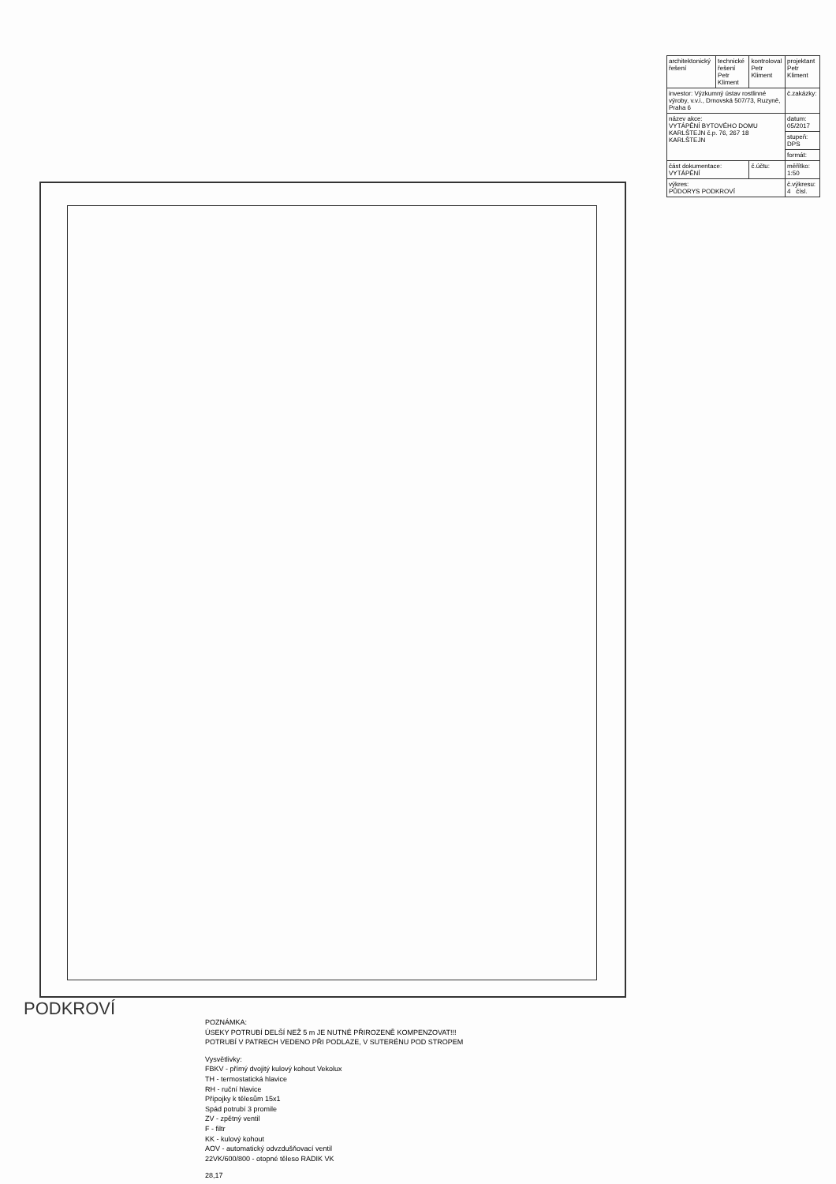| architektonický řešení | technické řešení Petr Kliment | kontroloval Petr Kliment | projektant Petr Kliment |
| investor: Výzkumný ústav rostlinné výroby, v.v.i., Drnovská 507/73, Ruzyně, Praha 6 | | | č.zakázky: |
| název akce: VYTÁPĚNÍ BYTOVÉHO DOMU KARLŠTEJN č.p. 76, 267 18 KARLŠTEJN | | | datum: 05/2017 |
| | | | stupeň: DPS |
| | | | formát: |
| část dokumentace: VYTÁPĚNÍ | | č.účtu: | měřítko: 1:50 |
| výkres: PŮDORYS PODKROVÍ | | | č.výkresu: 4 čísl. |
PODKROVÍ
POZNÁMKA:
ÚSEKY POTRUBÍ DELŠÍ NEŽ 5 m JE NUTNÉ PŘIROZENĚ KOMPENZOVAT!!!
POTRUBÍ V PATRECH VEDENO PŘI PODLAZE, V SUTERÉNU POD STROPEM
Vysvětlivky:
FBKV - přímý dvojitý kulový kohout Vekolux
TH - termostatická hlavice
RH - ruční hlavice
Přípojky k tělesům 15x1
Spád potrubí 3 promile
ZV - zpětný ventil
F - filtr
KK - kulový kohout
AOV - automatický odvzdušňovací ventil
22VK/600/800 - otopné těleso RADIK VK
28,17